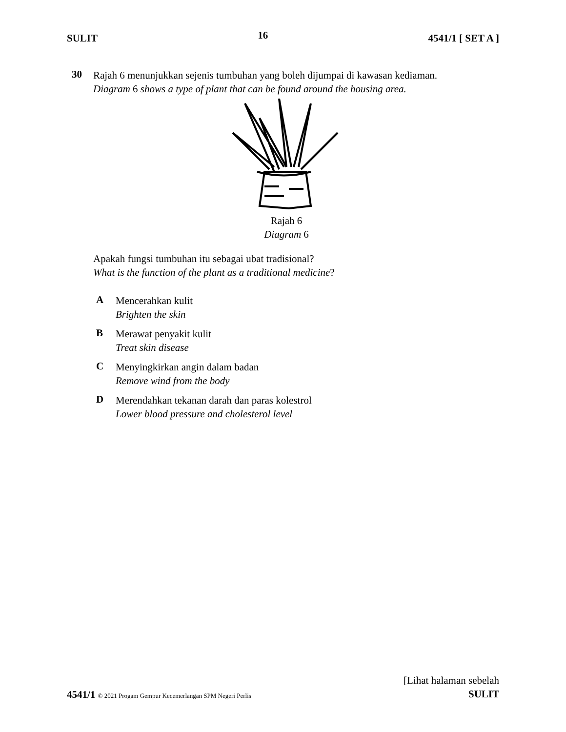SULIT 16 4541/1 [ SET A ]
30
Rajah 6 menunjukkan sejenis tumbuhan yang boleh dijumpai di kawasan kediaman.
Diagram 6 shows a type of plant that can be found around the housing area.
Rajah 6
Diagram 6
Apakah fungsi tumbuhan itu sebagai ubat tradisional?
What is the function of the plant as a traditional medicine?
A
Mencerahkan kulit
Brighten the skin
B
Merawat penyakit kulit
Treat skin disease
C
Menyingkirkan angin dalam badan
Remove wind from the body
D
Merendahkan tekanan darah dan paras kolestrol
Lower blood pressure and cholesterol level
4541/1 © 2021 Progam Gempur Kecemerlangan SPM Negeri Perlis
[Lihat halaman sebelah
SULIT